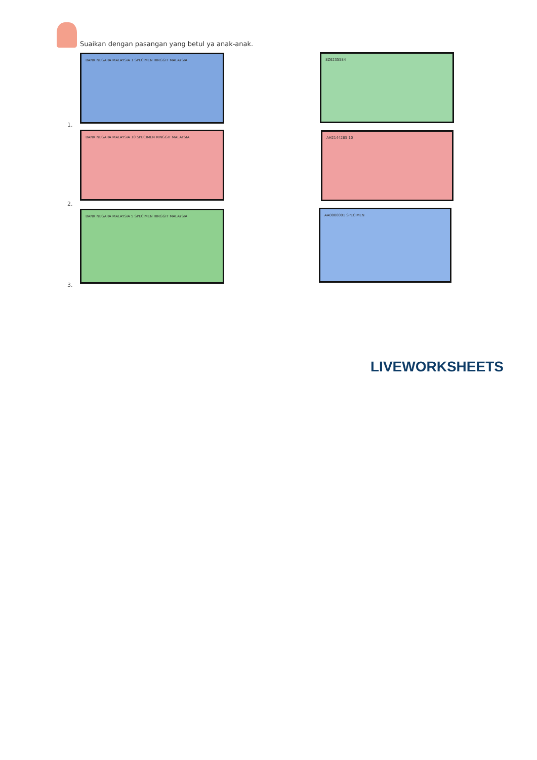Suaikan dengan pasangan yang betul ya anak-anak.
BANK NEGARA MALAYSIA 1 SPECIMEN RINGGIT MALAYSIA
1.
BANK NEGARA MALAYSIA 10 SPECIMEN RINGGIT MALAYSIA
2.
BANK NEGARA MALAYSIA 5 SPECIMEN RINGGIT MALAYSIA
3.
8Z6235584
AH2144285 10
AA0000001 SPECIMEN
LIVEWORKSHEETS